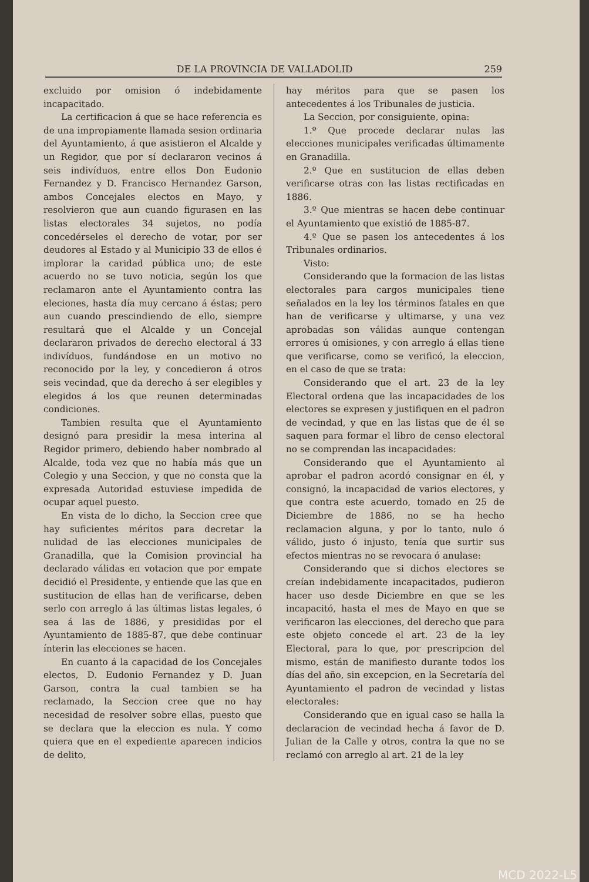DE LA PROVINCIA DE VALLADOLID 259
excluido por omision ó indebidamente incapacitado.
La certificacion á que se hace referencia es de una impropiamente llamada sesion ordinaria del Ayuntamiento, á que asistieron el Alcalde y un Regidor, que por sí declararon vecinos á seis indivíduos, entre ellos Don Eudonio Fernandez y D. Francisco Hernandez Garson, ambos Concejales electos en Mayo, y resolvieron que aun cuando figurasen en las listas electorales 34 sujetos, no podía concedérseles el derecho de votar, por ser deudores al Estado y al Municipio 33 de ellos é implorar la caridad pública uno; de este acuerdo no se tuvo noticia, según los que reclamaron ante el Ayuntamiento contra las eleciones, hasta día muy cercano á éstas; pero aun cuando prescindiendo de ello, siempre resultará que el Alcalde y un Concejal declararon privados de derecho electoral á 33 indivíduos, fundándose en un motivo no reconocido por la ley, y concedieron á otros seis vecindad, que da derecho á ser elegibles y elegidos á los que reunen determinadas condiciones.
Tambien resulta que el Ayuntamiento designó para presidir la mesa interina al Regidor primero, debiendo haber nombrado al Alcalde, toda vez que no había más que un Colegio y una Seccion, y que no consta que la expresada Autoridad estuviese impedida de ocupar aquel puesto.
En vista de lo dicho, la Seccion cree que hay suficientes méritos para decretar la nulidad de las elecciones municipales de Granadilla, que la Comision provincial ha declarado válidas en votacion que por empate decidió el Presidente, y entiende que las que en sustitucion de ellas han de verificarse, deben serlo con arreglo á las últimas listas legales, ó sea á las de 1886, y presididas por el Ayuntamiento de 1885-87, que debe continuar ínterin las elecciones se hacen.
En cuanto á la capacidad de los Concejales electos, D. Eudonio Fernandez y D. Juan Garson, contra la cual tambien se ha reclamado, la Seccion cree que no hay necesidad de resolver sobre ellas, puesto que se declara que la eleccion es nula. Y como quiera que en el expediente aparecen indicios de delito,
hay méritos para que se pasen los antecedentes á los Tribunales de justicia.
La Seccion, por consiguiente, opina:
1.º Que procede declarar nulas las elecciones municipales verificadas últimamente en Granadilla.
2.º Que en sustitucion de ellas deben verificarse otras con las listas rectificadas en 1886.
3.º Que mientras se hacen debe continuar el Ayuntamiento que existió de 1885-87.
4.º Que se pasen los antecedentes á los Tribunales ordinarios.
Visto:
Considerando que la formacion de las listas electorales para cargos municipales tiene señalados en la ley los términos fatales en que han de verificarse y ultimarse, y una vez aprobadas son válidas aunque contengan errores ú omisiones, y con arreglo á ellas tiene que verificarse, como se verificó, la eleccion, en el caso de que se trata:
Considerando que el art. 23 de la ley Electoral ordena que las incapacidades de los electores se expresen y justifiquen en el padron de vecindad, y que en las listas que de él se saquen para formar el libro de censo electoral no se comprendan las incapacidades:
Considerando que el Ayuntamiento al aprobar el padron acordó consignar en él, y consignó, la incapacidad de varios electores, y que contra este acuerdo, tomado en 25 de Diciembre de 1886, no se ha hecho reclamacion alguna, y por lo tanto, nulo ó válido, justo ó injusto, tenía que surtir sus efectos mientras no se revocara ó anulase:
Considerando que si dichos electores se creían indebidamente incapacitados, pudieron hacer uso desde Diciembre en que se les incapacitó, hasta el mes de Mayo en que se verificaron las elecciones, del derecho que para este objeto concede el art. 23 de la ley Electoral, para lo que, por prescripcion del mismo, están de manifiesto durante todos los días del año, sin excepcion, en la Secretaría del Ayuntamiento el padron de vecindad y listas electorales:
Considerando que en igual caso se halla la declaracion de vecindad hecha á favor de D. Julian de la Calle y otros, contra la que no se reclamó con arreglo al art. 21 de la ley
MCD 2022-L5